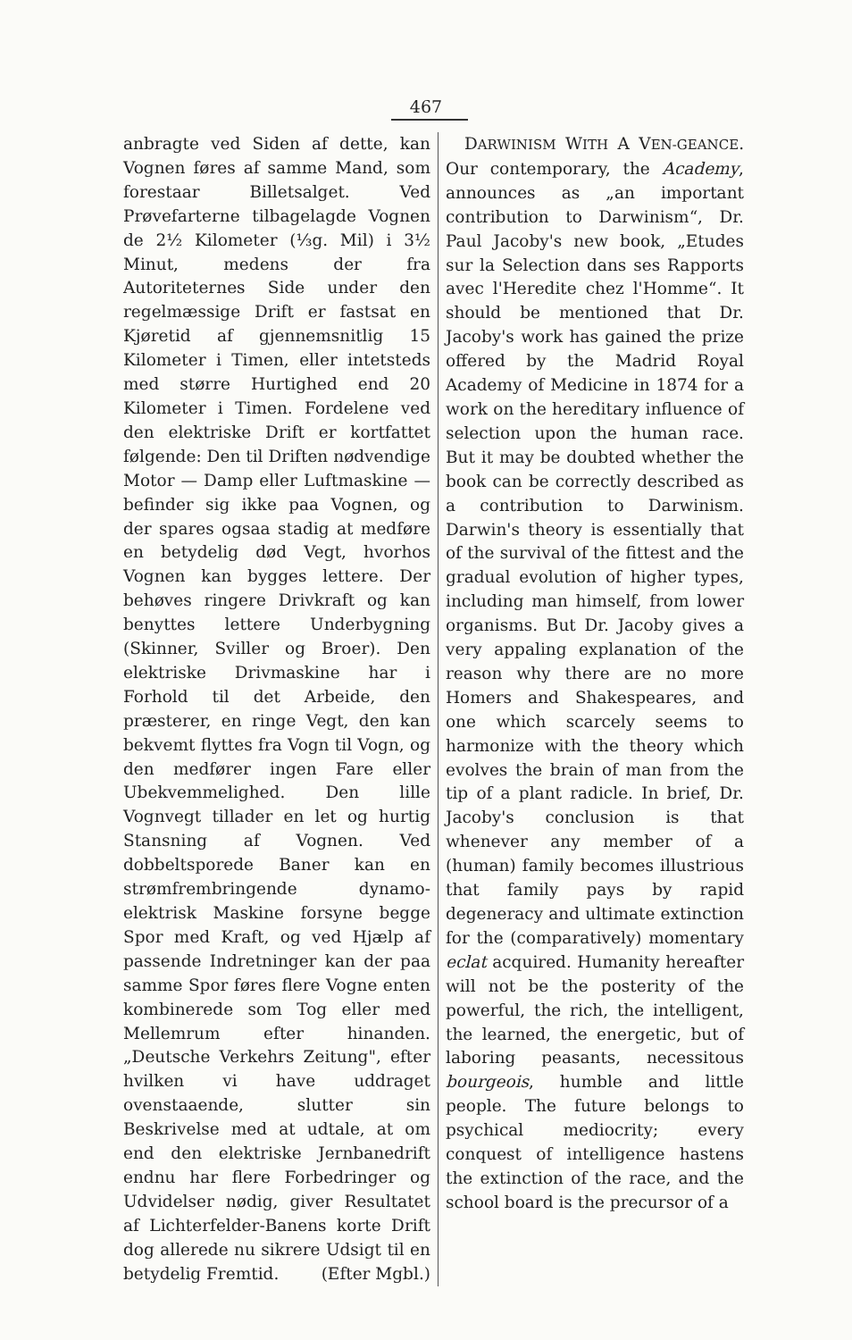467
anbragte ved Siden af dette, kan Vognen føres af samme Mand, som forestaar Billetsalget. Ved Prøvefarterne tilbagelagde Vognen de 2½ Kilometer (⅓g. Mil) i 3½ Minut, medens der fra Autoriteternes Side under den regelmæssige Drift er fastsat en Kjøretid af gjennemsnitlig 15 Kilometer i Timen, eller intetsteds med større Hurtighed end 20 Kilometer i Timen. Fordelene ved den elektriske Drift er kortfattet følgende: Den til Driften nødvendige Motor — Damp eller Luftmaskine — befinder sig ikke paa Vognen, og der spares ogsaa stadig at medføre en betydelig død Vegt, hvorhos Vognen kan bygges lettere. Der behøves ringere Drivkraft og kan benyttes lettere Underbygning (Skinner, Sviller og Broer). Den elektriske Drivmaskine har i Forhold til det Arbeide, den præsterer, en ringe Vegt, den kan bekvemt flyttes fra Vogn til Vogn, og den medfører ingen Fare eller Ubekvemmelighed. Den lille Vognvegt tillader en let og hurtig Stansning af Vognen. Ved dobbeltsporede Baner kan en strømfrembringende dynamo-elektrisk Maskine forsyne begge Spor med Kraft, og ved Hjælp af passende Indretninger kan der paa samme Spor føres flere Vogne enten kombinerede som Tog eller med Mellemrum efter hinanden. „Deutsche Verkehrs Zeitung", efter hvilken vi have uddraget ovenstaaende, slutter sin Beskrivelse med at udtale, at om end den elektriske Jernbanedrift endnu har flere Forbedringer og Udvidelser nødig, giver Resultatet af Lichterfelder-Banens korte Drift dog allerede nu sikrere Udsigt til en betydelig Fremtid. (Efter Mgbl.)
DARWINISM WITH A VEN-GEANCE. Our contemporary, the Academy, announces as „an important contribution to Darwinism“, Dr. Paul Jacoby's new book, „Etudes sur la Selection dans ses Rapports avec l'Heredite chez l'Homme“. It should be mentioned that Dr. Jacoby's work has gained the prize offered by the Madrid Royal Academy of Medicine in 1874 for a work on the hereditary influence of selection upon the human race. But it may be doubted whether the book can be correctly described as a contribution to Darwinism. Darwin's theory is essentially that of the survival of the fittest and the gradual evolution of higher types, including man himself, from lower organisms. But Dr. Jacoby gives a very appaling explanation of the reason why there are no more Homers and Shakespeares, and one which scarcely seems to harmonize with the theory which evolves the brain of man from the tip of a plant radicle. In brief, Dr. Jacoby's conclusion is that whenever any member of a (human) family becomes illustrious that family pays by rapid degeneracy and ultimate extinction for the (comparatively) momentary eclat acquired. Humanity hereafter will not be the posterity of the powerful, the rich, the intelligent, the learned, the energetic, but of laboring peasants, necessitous bourgeois, humble and little people. The future belongs to psychical mediocrity; every conquest of intelligence hastens the extinction of the race, and the school board is the precursor of a